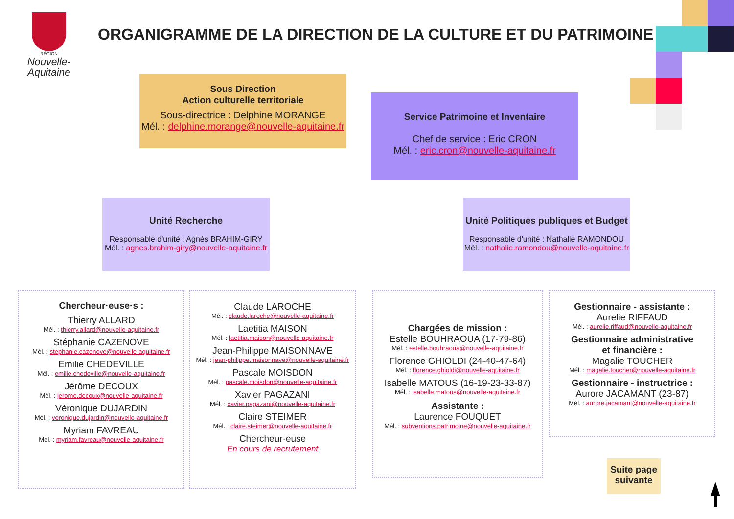RÉGION
Nouvelle-
Aquitaine
ORGANIGRAMME DE LA DIRECTION DE LA CULTURE ET DU PATRIMOINE
Sous Direction
Action culturelle territoriale
Sous-directrice : Delphine MORANGE
Mél. : delphine.morange@nouvelle-aquitaine.fr
Service Patrimoine et Inventaire
Chef de service : Eric CRON
Mél. : eric.cron@nouvelle-aquitaine.fr
Unité Recherche
Responsable d'unité : Agnès BRAHIM-GIRY
Mél. : agnes.brahim-giry@nouvelle-aquitaine.fr
Unité Politiques publiques et Budget
Responsable d'unité : Nathalie RAMONDOU
Mél. : nathalie.ramondou@nouvelle-aquitaine.fr
Chercheur·euse·s :
Thierry ALLARD
Mél. : thierry.allard@nouvelle-aquitaine.fr
Stéphanie CAZENOVE
Mél. : stephanie.cazenove@nouvelle-aquitaine.fr
Emilie CHEDEVILLE
Mél. : emilie.chedeville@nouvelle-aquitaine.fr
Jérôme DECOUX
Mél. : jerome.decoux@nouvelle-aquitaine.fr
Véronique DUJARDIN
Mél. : veronique.dujardin@nouvelle-aquitaine.fr
Myriam FAVREAU
Mél. : myriam.favreau@nouvelle-aquitaine.fr
Claude LAROCHE
Mél. : claude.laroche@nouvelle-aquitaine.fr
Laetitia MAISON
Mél. : laetitia.maison@nouvelle-aquitaine.fr
Jean-Philippe MAISONNAVE
Mél. : jean-philippe.maisonnave@nouvelle-aquitaine.fr
Pascale MOISDON
Mél. : pascale.moisdon@nouvelle-aquitaine.fr
Xavier PAGAZANI
Mél. : xavier.pagazani@nouvelle-aquitaine.fr
Claire STEIMER
Mél. : claire.steimer@nouvelle-aquitaine.fr
Chercheur·euse
En cours de recrutement
Chargées de mission :
Estelle BOUHRAOUA (17-79-86)
Mél. : estelle.bouhraoua@nouvelle-aquitaine.fr
Florence GHIOLDI (24-40-47-64)
Mél. : florence.ghioldi@nouvelle-aquitaine.fr
Isabelle MATOUS (16-19-23-33-87)
Mél. : isabelle.matous@nouvelle-aquitaine.fr
Assistante :
Laurence FOUQUET
Mél. : subventions.patrimoine@nouvelle-aquitaine.fr
Gestionnaire - assistante :
Aurelie RIFFAUD
Mél. : aurelie.riffaud@nouvelle-aquitaine.fr
Gestionnaire administrative
et financière :
Magalie TOUCHER
Mél. : magalie.toucher@nouvelle-aquitaine.fr
Gestionnaire - instructrice :
Aurore JACAMANT (23-87)
Mél. : aurore.jacamant@nouvelle-aquitaine.fr
Suite page suivante